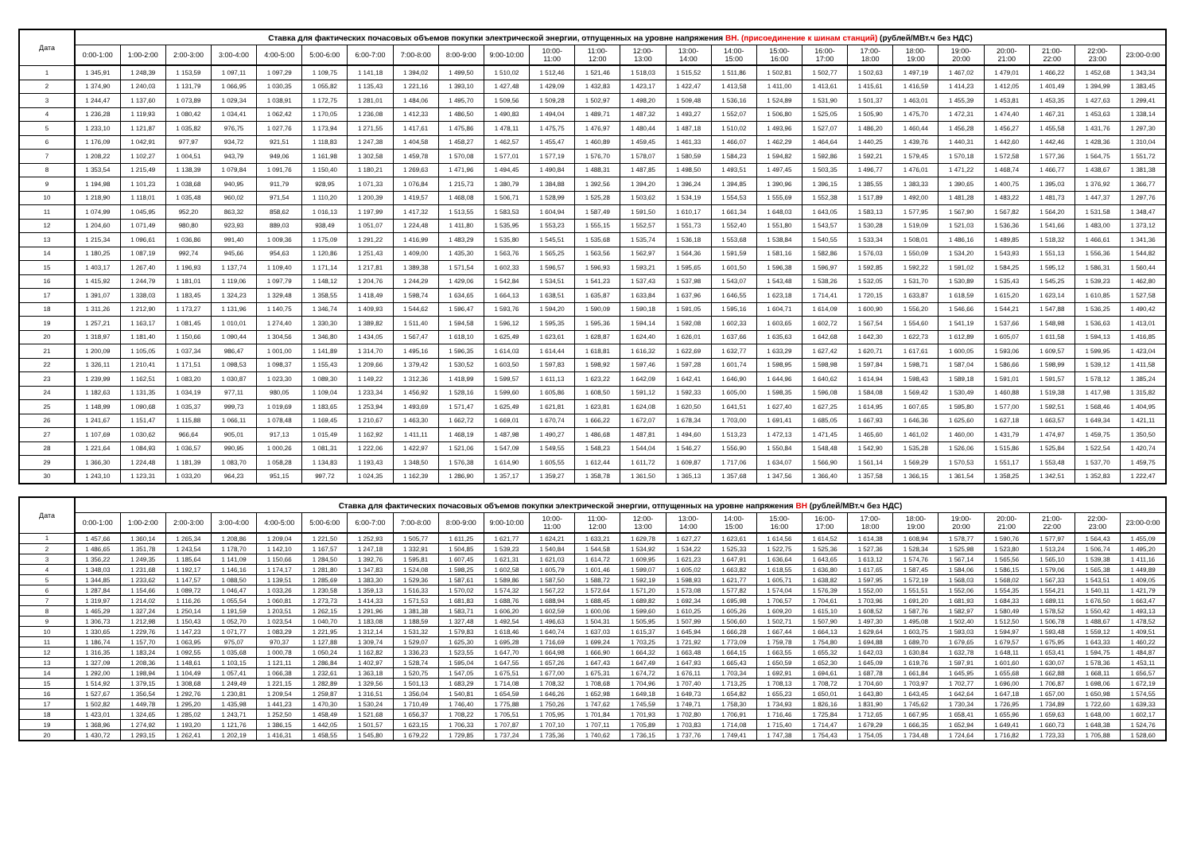| Дата | Ставка для фактических почасовых объемов покупки электрической энергии, отпущенных на уровне напряжения ВН. (присоединение к шинам станций) (рублей/МВт.ч без НДС) | | | | | | | | | | | | | | | | | | | | | | | |
| --- | --- | --- | --- | --- | --- | --- | --- | --- | --- | --- | --- | --- | --- | --- | --- | --- | --- | --- | --- | --- | --- | --- | --- | --- |
| | 0:00-1:00 | 1:00-2:00 | 2:00-3:00 | 3:00-4:00 | 4:00-5:00 | 5:00-6:00 | 6:00-7:00 | 7:00-8:00 | 8:00-9:00 | 9:00-10:00 | 10:00- 11:00 | 11:00- 12:00 | 12:00- 13:00 | 13:00- 14:00 | 14:00- 15:00 | 15:00- 16:00 | 16:00- 17:00 | 17:00- 18:00 | 18:00- 19:00 | 19:00- 20:00 | 20:00- 21:00 | 21:00- 22:00 | 22:00- 23:00 | 23:00-0:00 |
| 1 | 1 345,91 | 1 248,39 | 1 153,59 | 1 097,11 | 1 097,29 | 1 109,75 | 1 141,18 | 1 394,02 | 1 499,50 | 1 510,02 | 1 512,46 | 1 521,46 | 1 518,03 | 1 515,52 | 1 511,86 | 1 502,81 | 1 502,77 | 1 502,63 | 1 497,19 | 1 467,02 | 1 479,01 | 1 466,22 | 1 452,68 | 1 343,34 |
| 2 | 1 374,90 | 1 240,03 | 1 131,79 | 1 066,95 | 1 030,35 | 1 055,82 | 1 135,43 | 1 221,16 | 1 393,10 | 1 427,48 | 1 429,09 | 1 432,83 | 1 423,17 | 1 422,47 | 1 413,58 | 1 411,00 | 1 413,61 | 1 415,61 | 1 416,59 | 1 414,23 | 1 412,05 | 1 401,49 | 1 394,99 | 1 383,45 |
| 3 | 1 244,47 | 1 137,60 | 1 073,89 | 1 029,34 | 1 038,91 | 1 172,75 | 1 281,01 | 1 484,06 | 1 495,70 | 1 509,56 | 1 509,28 | 1 502,97 | 1 498,20 | 1 509,48 | 1 536,16 | 1 524,89 | 1 531,90 | 1 501,37 | 1 463,01 | 1 455,39 | 1 453,81 | 1 453,35 | 1 427,63 | 1 299,41 |
| 4 | 1 236,28 | 1 119,93 | 1 080,42 | 1 034,41 | 1 062,42 | 1 170,05 | 1 236,08 | 1 412,33 | 1 486,50 | 1 490,83 | 1 494,04 | 1 489,71 | 1 487,32 | 1 493,27 | 1 552,07 | 1 506,80 | 1 525,05 | 1 505,90 | 1 475,70 | 1 472,31 | 1 474,40 | 1 467,31 | 1 453,63 | 1 338,14 |
| 5 | 1 233,10 | 1 121,87 | 1 035,82 | 976,75 | 1 027,76 | 1 173,94 | 1 271,55 | 1 417,61 | 1 475,86 | 1 478,11 | 1 475,75 | 1 476,97 | 1 480,44 | 1 487,18 | 1 510,02 | 1 493,96 | 1 527,07 | 1 486,20 | 1 460,44 | 1 456,28 | 1 456,27 | 1 455,58 | 1 431,76 | 1 297,30 |
| 6 | 1 176,09 | 1 042,91 | 977,97 | 934,72 | 921,51 | 1 118,83 | 1 247,38 | 1 404,58 | 1 458,27 | 1 462,57 | 1 455,47 | 1 460,89 | 1 459,45 | 1 461,33 | 1 466,07 | 1 462,29 | 1 464,64 | 1 440,25 | 1 439,76 | 1 440,31 | 1 442,60 | 1 442,46 | 1 428,36 | 1 310,04 |
| 7 | 1 208,22 | 1 102,27 | 1 004,51 | 943,79 | 949,06 | 1 161,98 | 1 302,58 | 1 459,78 | 1 570,08 | 1 577,01 | 1 577,19 | 1 576,70 | 1 578,07 | 1 580,59 | 1 584,23 | 1 594,82 | 1 592,86 | 1 592,21 | 1 579,45 | 1 570,18 | 1 572,58 | 1 577,36 | 1 564,75 | 1 551,72 |
| 8 | 1 353,54 | 1 215,49 | 1 138,39 | 1 079,84 | 1 091,76 | 1 150,40 | 1 180,21 | 1 269,63 | 1 471,96 | 1 494,45 | 1 490,84 | 1 488,31 | 1 487,85 | 1 498,50 | 1 493,51 | 1 497,45 | 1 503,35 | 1 496,77 | 1 476,01 | 1 471,22 | 1 468,74 | 1 466,77 | 1 438,67 | 1 381,38 |
| 9 | 1 194,98 | 1 101,23 | 1 038,68 | 940,95 | 911,79 | 928,95 | 1 071,33 | 1 076,84 | 1 215,73 | 1 380,79 | 1 384,88 | 1 392,56 | 1 394,20 | 1 396,24 | 1 394,85 | 1 390,96 | 1 396,15 | 1 385,55 | 1 383,33 | 1 390,65 | 1 400,75 | 1 395,03 | 1 376,92 | 1 366,77 |
| 10 | 1 218,90 | 1 118,01 | 1 035,48 | 960,02 | 971,54 | 1 110,20 | 1 200,39 | 1 419,57 | 1 468,08 | 1 506,71 | 1 528,99 | 1 525,28 | 1 503,62 | 1 534,19 | 1 554,53 | 1 555,69 | 1 552,38 | 1 517,89 | 1 492,00 | 1 481,28 | 1 483,22 | 1 481,73 | 1 447,37 | 1 297,76 |
| 11 | 1 074,99 | 1 045,95 | 952,20 | 863,32 | 858,62 | 1 016,13 | 1 197,99 | 1 417,32 | 1 513,55 | 1 583,53 | 1 604,94 | 1 587,49 | 1 591,50 | 1 610,17 | 1 661,34 | 1 648,03 | 1 643,05 | 1 583,13 | 1 577,95 | 1 567,90 | 1 567,82 | 1 564,20 | 1 531,58 | 1 348,47 |
| 12 | 1 204,60 | 1 071,49 | 980,80 | 923,93 | 889,03 | 938,49 | 1 051,07 | 1 224,48 | 1 411,80 | 1 535,95 | 1 553,23 | 1 555,15 | 1 552,57 | 1 551,73 | 1 552,40 | 1 551,80 | 1 543,57 | 1 530,28 | 1 519,09 | 1 521,03 | 1 536,36 | 1 541,66 | 1 483,00 | 1 373,12 |
| 13 | 1 215,34 | 1 096,61 | 1 036,86 | 991,40 | 1 009,36 | 1 175,09 | 1 291,22 | 1 416,99 | 1 483,29 | 1 535,80 | 1 545,51 | 1 535,68 | 1 535,74 | 1 536,18 | 1 553,68 | 1 538,84 | 1 540,55 | 1 533,34 | 1 508,01 | 1 486,16 | 1 489,85 | 1 518,32 | 1 466,61 | 1 341,36 |
| 14 | 1 180,25 | 1 087,19 | 992,74 | 945,66 | 954,63 | 1 120,86 | 1 251,43 | 1 409,00 | 1 435,30 | 1 563,76 | 1 565,25 | 1 563,56 | 1 562,97 | 1 564,36 | 1 591,59 | 1 581,16 | 1 582,86 | 1 576,03 | 1 550,09 | 1 534,20 | 1 543,93 | 1 551,13 | 1 556,36 | 1 544,82 |
| 15 | 1 403,17 | 1 267,40 | 1 196,93 | 1 137,74 | 1 109,40 | 1 171,14 | 1 217,81 | 1 389,38 | 1 571,54 | 1 602,33 | 1 596,57 | 1 596,93 | 1 593,21 | 1 595,65 | 1 601,50 | 1 596,38 | 1 596,97 | 1 592,85 | 1 592,22 | 1 591,02 | 1 584,25 | 1 595,12 | 1 586,31 | 1 560,44 |
| 16 | 1 415,92 | 1 244,79 | 1 181,01 | 1 119,06 | 1 097,79 | 1 148,12 | 1 204,76 | 1 244,29 | 1 429,06 | 1 542,84 | 1 534,51 | 1 541,23 | 1 537,43 | 1 537,98 | 1 543,07 | 1 543,48 | 1 538,26 | 1 532,05 | 1 531,70 | 1 530,89 | 1 535,43 | 1 545,25 | 1 539,23 | 1 462,80 |
| 17 | 1 391,07 | 1 338,03 | 1 183,45 | 1 324,23 | 1 329,48 | 1 358,55 | 1 418,49 | 1 598,74 | 1 634,65 | 1 664,13 | 1 638,51 | 1 635,87 | 1 633,84 | 1 637,96 | 1 646,55 | 1 623,18 | 1 714,41 | 1 720,15 | 1 633,87 | 1 618,59 | 1 615,20 | 1 623,14 | 1 610,85 | 1 527,58 |
| 18 | 1 311,26 | 1 212,90 | 1 173,27 | 1 131,96 | 1 140,75 | 1 346,74 | 1 409,93 | 1 544,62 | 1 596,47 | 1 593,76 | 1 594,20 | 1 590,09 | 1 590,18 | 1 591,05 | 1 595,16 | 1 604,71 | 1 614,09 | 1 600,90 | 1 556,20 | 1 546,66 | 1 544,21 | 1 547,88 | 1 536,25 | 1 490,42 |
| 19 | 1 257,21 | 1 163,17 | 1 081,45 | 1 010,01 | 1 274,40 | 1 330,30 | 1 389,82 | 1 511,40 | 1 594,58 | 1 596,12 | 1 595,35 | 1 595,36 | 1 594,14 | 1 592,08 | 1 602,33 | 1 603,65 | 1 602,72 | 1 567,54 | 1 554,60 | 1 541,19 | 1 537,66 | 1 548,98 | 1 536,63 | 1 413,01 |
| 20 | 1 318,97 | 1 181,40 | 1 150,66 | 1 090,44 | 1 304,56 | 1 346,80 | 1 434,05 | 1 567,47 | 1 618,10 | 1 625,49 | 1 623,61 | 1 628,87 | 1 624,40 | 1 626,01 | 1 637,66 | 1 635,63 | 1 642,68 | 1 642,30 | 1 622,73 | 1 612,89 | 1 605,07 | 1 611,58 | 1 594,13 | 1 416,85 |
| 21 | 1 200,09 | 1 105,05 | 1 037,34 | 986,47 | 1 001,00 | 1 141,89 | 1 314,70 | 1 495,16 | 1 596,35 | 1 614,03 | 1 614,44 | 1 618,81 | 1 616,32 | 1 622,69 | 1 632,77 | 1 633,29 | 1 627,42 | 1 620,71 | 1 617,61 | 1 600,05 | 1 593,06 | 1 609,57 | 1 599,95 | 1 423,04 |
| 22 | 1 326,11 | 1 210,41 | 1 171,51 | 1 098,53 | 1 098,37 | 1 155,43 | 1 209,66 | 1 379,42 | 1 530,52 | 1 603,50 | 1 597,83 | 1 598,92 | 1 597,46 | 1 597,28 | 1 601,74 | 1 598,95 | 1 598,98 | 1 597,84 | 1 598,71 | 1 587,04 | 1 586,66 | 1 598,99 | 1 539,12 | 1 411,58 |
| 23 | 1 239,99 | 1 162,51 | 1 083,20 | 1 030,87 | 1 023,30 | 1 089,30 | 1 149,22 | 1 312,36 | 1 418,99 | 1 599,57 | 1 611,13 | 1 623,22 | 1 642,09 | 1 642,41 | 1 646,90 | 1 644,96 | 1 640,62 | 1 614,94 | 1 598,43 | 1 589,18 | 1 591,01 | 1 591,57 | 1 578,12 | 1 385,24 |
| 24 | 1 182,63 | 1 131,35 | 1 034,19 | 977,11 | 980,05 | 1 109,04 | 1 233,34 | 1 456,92 | 1 528,16 | 1 599,60 | 1 605,86 | 1 608,50 | 1 591,12 | 1 592,33 | 1 605,00 | 1 598,35 | 1 596,08 | 1 584,08 | 1 569,42 | 1 530,49 | 1 460,88 | 1 519,38 | 1 417,98 | 1 315,82 |
| 25 | 1 148,99 | 1 090,68 | 1 035,37 | 999,73 | 1 019,69 | 1 183,65 | 1 253,94 | 1 493,69 | 1 571,47 | 1 625,49 | 1 621,81 | 1 623,81 | 1 624,08 | 1 620,50 | 1 641,51 | 1 627,40 | 1 627,25 | 1 614,95 | 1 607,65 | 1 595,80 | 1 577,00 | 1 592,51 | 1 568,46 | 1 404,95 |
| 26 | 1 241,67 | 1 151,47 | 1 115,88 | 1 066,11 | 1 078,48 | 1 169,45 | 1 210,67 | 1 463,30 | 1 662,72 | 1 669,01 | 1 670,74 | 1 666,22 | 1 672,07 | 1 678,34 | 1 703,00 | 1 691,41 | 1 685,05 | 1 667,93 | 1 646,36 | 1 625,60 | 1 627,18 | 1 663,57 | 1 649,34 | 1 421,11 |
| 27 | 1 107,69 | 1 030,62 | 966,64 | 905,01 | 917,13 | 1 015,49 | 1 162,92 | 1 411,11 | 1 468,19 | 1 487,98 | 1 490,27 | 1 486,68 | 1 487,81 | 1 494,60 | 1 513,23 | 1 472,13 | 1 471,45 | 1 465,60 | 1 461,02 | 1 460,00 | 1 431,79 | 1 474,97 | 1 459,75 | 1 350,50 |
| 28 | 1 221,64 | 1 084,93 | 1 036,57 | 990,95 | 1 000,26 | 1 081,31 | 1 222,06 | 1 422,97 | 1 521,06 | 1 547,09 | 1 549,55 | 1 548,23 | 1 544,04 | 1 546,27 | 1 556,90 | 1 550,84 | 1 548,48 | 1 542,90 | 1 535,28 | 1 526,06 | 1 515,86 | 1 525,84 | 1 522,54 | 1 420,74 |
| 29 | 1 366,30 | 1 224,48 | 1 181,39 | 1 083,70 | 1 058,28 | 1 134,83 | 1 193,43 | 1 348,50 | 1 576,38 | 1 614,90 | 1 605,55 | 1 612,44 | 1 611,72 | 1 609,87 | 1 717,06 | 1 634,07 | 1 566,90 | 1 561,14 | 1 569,29 | 1 570,53 | 1 551,17 | 1 553,48 | 1 537,70 | 1 459,75 |
| 30 | 1 243,10 | 1 123,31 | 1 033,20 | 964,23 | 951,15 | 997,72 | 1 024,35 | 1 162,39 | 1 286,90 | 1 357,17 | 1 359,27 | 1 358,78 | 1 361,50 | 1 365,13 | 1 357,68 | 1 347,56 | 1 366,40 | 1 357,58 | 1 366,15 | 1 361,54 | 1 358,25 | 1 342,51 | 1 352,83 | 1 222,47 |
| Дата | Ставка для фактических почасовых объемов покупки электрической энергии, отпущенных на уровне напряжения ВН (рублей/МВт.ч без НДС) | | | | | | | | | | | | | | | | | | | | | | | |
| --- | --- | --- | --- | --- | --- | --- | --- | --- | --- | --- | --- | --- | --- | --- | --- | --- | --- | --- | --- | --- | --- | --- | --- | --- |
| | 0:00-1:00 | 1:00-2:00 | 2:00-3:00 | 3:00-4:00 | 4:00-5:00 | 5:00-6:00 | 6:00-7:00 | 7:00-8:00 | 8:00-9:00 | 9:00-10:00 | 10:00- 11:00 | 11:00- 12:00 | 12:00- 13:00 | 13:00- 14:00 | 14:00- 15:00 | 15:00- 16:00 | 16:00- 17:00 | 17:00- 18:00 | 18:00- 19:00 | 19:00- 20:00 | 20:00- 21:00 | 21:00- 22:00 | 22:00- 23:00 | 23:00-0:00 |
| 1 | 1 457,66 | 1 360,14 | 1 265,34 | 1 208,86 | 1 209,04 | 1 221,50 | 1 252,93 | 1 505,77 | 1 611,25 | 1 621,77 | 1 624,21 | 1 633,21 | 1 629,78 | 1 627,27 | 1 623,61 | 1 614,56 | 1 614,52 | 1 614,38 | 1 608,94 | 1 578,77 | 1 590,76 | 1 577,97 | 1 564,43 | 1 455,09 |
| 2 | 1 486,65 | 1 351,78 | 1 243,54 | 1 178,70 | 1 142,10 | 1 167,57 | 1 247,18 | 1 332,91 | 1 504,85 | 1 539,23 | 1 540,84 | 1 544,58 | 1 534,92 | 1 534,22 | 1 525,33 | 1 522,75 | 1 525,36 | 1 527,36 | 1 528,34 | 1 525,98 | 1 523,80 | 1 513,24 | 1 506,74 | 1 495,20 |
| 3 | 1 356,22 | 1 249,35 | 1 185,64 | 1 141,09 | 1 150,66 | 1 284,50 | 1 392,76 | 1 595,81 | 1 607,45 | 1 621,31 | 1 621,03 | 1 614,72 | 1 609,95 | 1 621,23 | 1 647,91 | 1 636,64 | 1 643,65 | 1 613,12 | 1 574,76 | 1 567,14 | 1 565,56 | 1 565,10 | 1 539,38 | 1 411,16 |
| 4 | 1 348,03 | 1 231,68 | 1 192,17 | 1 146,16 | 1 174,17 | 1 281,80 | 1 347,83 | 1 524,08 | 1 598,25 | 1 602,58 | 1 605,79 | 1 601,46 | 1 599,07 | 1 605,02 | 1 663,82 | 1 618,55 | 1 636,80 | 1 617,65 | 1 587,45 | 1 584,06 | 1 586,15 | 1 579,06 | 1 565,38 | 1 449,89 |
| 5 | 1 344,85 | 1 233,62 | 1 147,57 | 1 088,50 | 1 139,51 | 1 285,69 | 1 383,30 | 1 529,36 | 1 587,61 | 1 589,86 | 1 587,50 | 1 588,72 | 1 592,19 | 1 598,93 | 1 621,77 | 1 605,71 | 1 638,82 | 1 597,95 | 1 572,19 | 1 568,03 | 1 568,02 | 1 567,33 | 1 543,51 | 1 409,05 |
| 6 | 1 287,84 | 1 154,66 | 1 089,72 | 1 046,47 | 1 033,26 | 1 230,58 | 1 359,13 | 1 516,33 | 1 570,02 | 1 574,32 | 1 567,22 | 1 572,64 | 1 571,20 | 1 573,08 | 1 577,82 | 1 574,04 | 1 576,39 | 1 552,00 | 1 551,51 | 1 552,06 | 1 554,35 | 1 554,21 | 1 540,11 | 1 421,79 |
| 7 | 1 319,97 | 1 214,02 | 1 116,26 | 1 055,54 | 1 060,81 | 1 273,73 | 1 414,33 | 1 571,53 | 1 681,83 | 1 688,76 | 1 688,94 | 1 688,45 | 1 689,82 | 1 692,34 | 1 695,98 | 1 706,57 | 1 704,61 | 1 703,96 | 1 691,20 | 1 681,93 | 1 684,33 | 1 689,11 | 1 676,50 | 1 663,47 |
| 8 | 1 465,29 | 1 327,24 | 1 250,14 | 1 191,59 | 1 203,51 | 1 262,15 | 1 291,96 | 1 381,38 | 1 583,71 | 1 606,20 | 1 602,59 | 1 600,06 | 1 599,60 | 1 610,25 | 1 605,26 | 1 609,20 | 1 615,10 | 1 608,52 | 1 587,76 | 1 582,97 | 1 580,49 | 1 578,52 | 1 550,42 | 1 493,13 |
| 9 | 1 306,73 | 1 212,98 | 1 150,43 | 1 052,70 | 1 023,54 | 1 040,70 | 1 183,08 | 1 188,59 | 1 327,48 | 1 492,54 | 1 496,63 | 1 504,31 | 1 505,95 | 1 507,99 | 1 506,60 | 1 502,71 | 1 507,90 | 1 497,30 | 1 495,08 | 1 502,40 | 1 512,50 | 1 506,78 | 1 488,67 | 1 478,52 |
| 10 | 1 330,65 | 1 229,76 | 1 147,23 | 1 071,77 | 1 083,29 | 1 221,95 | 1 312,14 | 1 531,32 | 1 579,83 | 1 618,46 | 1 640,74 | 1 637,03 | 1 615,37 | 1 645,94 | 1 666,28 | 1 667,44 | 1 664,13 | 1 629,64 | 1 603,75 | 1 593,03 | 1 594,97 | 1 593,48 | 1 559,12 | 1 409,51 |
| 11 | 1 186,74 | 1 157,70 | 1 063,95 | 975,07 | 970,37 | 1 127,88 | 1 309,74 | 1 529,07 | 1 625,30 | 1 695,28 | 1 716,69 | 1 699,24 | 1 703,25 | 1 721,92 | 1 773,09 | 1 759,78 | 1 754,80 | 1 694,88 | 1 689,70 | 1 679,65 | 1 679,57 | 1 675,95 | 1 643,33 | 1 460,22 |
| 12 | 1 316,35 | 1 183,24 | 1 092,55 | 1 035,68 | 1 000,78 | 1 050,24 | 1 162,82 | 1 336,23 | 1 523,55 | 1 647,70 | 1 664,98 | 1 666,90 | 1 664,32 | 1 663,48 | 1 664,15 | 1 663,55 | 1 655,32 | 1 642,03 | 1 630,84 | 1 632,78 | 1 648,11 | 1 653,41 | 1 594,75 | 1 484,87 |
| 13 | 1 327,09 | 1 208,36 | 1 148,61 | 1 103,15 | 1 121,11 | 1 286,84 | 1 402,97 | 1 528,74 | 1 595,04 | 1 647,55 | 1 657,26 | 1 647,43 | 1 647,49 | 1 647,93 | 1 665,43 | 1 650,59 | 1 652,30 | 1 645,09 | 1 619,76 | 1 597,91 | 1 601,60 | 1 630,07 | 1 578,36 | 1 453,11 |
| 14 | 1 292,00 | 1 198,94 | 1 104,49 | 1 057,41 | 1 066,38 | 1 232,61 | 1 363,18 | 1 520,75 | 1 547,05 | 1 675,51 | 1 677,00 | 1 675,31 | 1 674,72 | 1 676,11 | 1 703,34 | 1 692,91 | 1 694,61 | 1 687,78 | 1 661,84 | 1 645,95 | 1 655,68 | 1 662,88 | 1 668,11 | 1 656,57 |
| 15 | 1 514,92 | 1 379,15 | 1 308,68 | 1 249,49 | 1 221,15 | 1 282,89 | 1 329,56 | 1 501,13 | 1 683,29 | 1 714,08 | 1 708,32 | 1 708,68 | 1 704,96 | 1 707,40 | 1 713,25 | 1 708,13 | 1 708,72 | 1 704,60 | 1 703,97 | 1 702,77 | 1 696,00 | 1 706,87 | 1 698,06 | 1 672,19 |
| 16 | 1 527,67 | 1 356,54 | 1 292,76 | 1 230,81 | 1 209,54 | 1 259,87 | 1 316,51 | 1 356,04 | 1 540,81 | 1 654,59 | 1 646,26 | 1 652,98 | 1 649,18 | 1 649,73 | 1 654,82 | 1 655,23 | 1 650,01 | 1 643,80 | 1 643,45 | 1 642,64 | 1 647,18 | 1 657,00 | 1 650,98 | 1 574,55 |
| 17 | 1 502,82 | 1 449,78 | 1 295,20 | 1 435,98 | 1 441,23 | 1 470,30 | 1 530,24 | 1 710,49 | 1 746,40 | 1 775,88 | 1 750,26 | 1 747,62 | 1 745,59 | 1 749,71 | 1 758,30 | 1 734,93 | 1 826,16 | 1 831,90 | 1 745,62 | 1 730,34 | 1 726,95 | 1 734,89 | 1 722,60 | 1 639,33 |
| 18 | 1 423,01 | 1 324,65 | 1 285,02 | 1 243,71 | 1 252,50 | 1 458,49 | 1 521,68 | 1 656,37 | 1 708,22 | 1 705,51 | 1 705,95 | 1 701,84 | 1 701,93 | 1 702,80 | 1 706,91 | 1 716,46 | 1 725,84 | 1 712,65 | 1 667,95 | 1 658,41 | 1 655,96 | 1 659,63 | 1 648,00 | 1 602,17 |
| 19 | 1 368,96 | 1 274,92 | 1 193,20 | 1 121,76 | 1 386,15 | 1 442,05 | 1 501,57 | 1 623,15 | 1 706,33 | 1 707,87 | 1 707,10 | 1 707,11 | 1 705,89 | 1 703,83 | 1 714,08 | 1 715,40 | 1 714,47 | 1 679,29 | 1 666,35 | 1 652,94 | 1 649,41 | 1 660,73 | 1 648,38 | 1 524,76 |
| 20 | 1 430,72 | 1 293,15 | 1 262,41 | 1 202,19 | 1 416,31 | 1 458,55 | 1 545,80 | 1 679,22 | 1 729,85 | 1 737,24 | 1 735,36 | 1 740,62 | 1 736,15 | 1 737,76 | 1 749,41 | 1 747,38 | 1 754,43 | 1 754,05 | 1 734,48 | 1 724,64 | 1 716,82 | 1 723,33 | 1 705,88 | 1 528,60 |